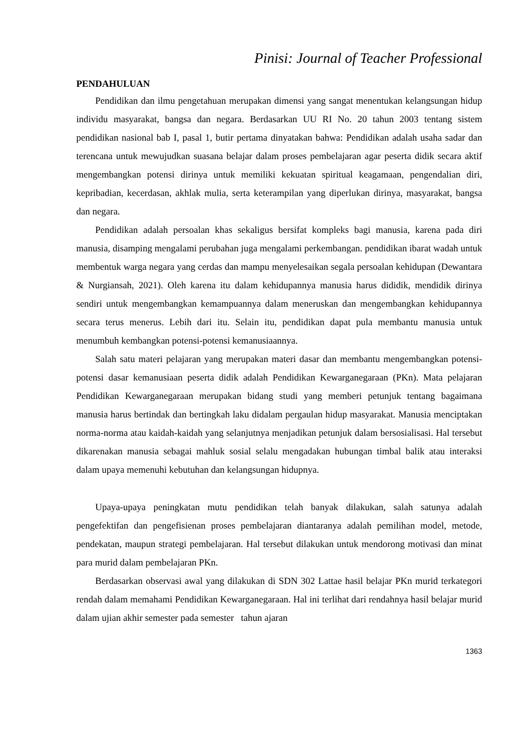Pinisi: Journal of Teacher Professional
PENDAHULUAN
Pendidikan dan ilmu pengetahuan merupakan dimensi yang sangat menentukan kelangsungan hidup individu masyarakat, bangsa dan negara. Berdasarkan UU RI No. 20 tahun 2003 tentang sistem pendidikan nasional bab I, pasal 1, butir pertama dinyatakan bahwa: Pendidikan adalah usaha sadar dan terencana untuk mewujudkan suasana belajar dalam proses pembelajaran agar peserta didik secara aktif mengembangkan potensi dirinya untuk memiliki kekuatan spiritual keagamaan, pengendalian diri, kepribadian, kecerdasan, akhlak mulia, serta keterampilan yang diperlukan dirinya, masyarakat, bangsa dan negara.
Pendidikan adalah persoalan khas sekaligus bersifat kompleks bagi manusia, karena pada diri manusia, disamping mengalami perubahan juga mengalami perkembangan. pendidikan ibarat wadah untuk membentuk warga negara yang cerdas dan mampu menyelesaikan segala persoalan kehidupan (Dewantara & Nurgiansah, 2021). Oleh karena itu dalam kehidupannya manusia harus dididik, mendidik dirinya sendiri untuk mengembangkan kemampuannya dalam meneruskan dan mengembangkan kehidupannya secara terus menerus. Lebih dari itu. Selain itu, pendidikan dapat pula membantu manusia untuk menumbuh kembangkan potensi-potensi kemanusiaannya.
Salah satu materi pelajaran yang merupakan materi dasar dan membantu mengembangkan potensi-potensi dasar kemanusiaan peserta didik adalah Pendidikan Kewarganegaraan (PKn). Mata pelajaran Pendidikan Kewarganegaraan merupakan bidang studi yang memberi petunjuk tentang bagaimana manusia harus bertindak dan bertingkah laku didalam pergaulan hidup masyarakat. Manusia menciptakan norma-norma atau kaidah-kaidah yang selanjutnya menjadikan petunjuk dalam bersosialisasi. Hal tersebut dikarenakan manusia sebagai mahluk sosial selalu mengadakan hubungan timbal balik atau interaksi dalam upaya memenuhi kebutuhan dan kelangsungan hidupnya.
Upaya-upaya peningkatan mutu pendidikan telah banyak dilakukan, salah satunya adalah pengefektifan dan pengefisienan proses pembelajaran diantaranya adalah pemilihan model, metode, pendekatan, maupun strategi pembelajaran. Hal tersebut dilakukan untuk mendorong motivasi dan minat para murid dalam pembelajaran PKn.
Berdasarkan observasi awal yang dilakukan di SDN 302 Lattae hasil belajar PKn murid terkategori rendah dalam memahami Pendidikan Kewarganegaraan. Hal ini terlihat dari rendahnya hasil belajar murid dalam ujian akhir semester pada semester tahun ajaran
1363